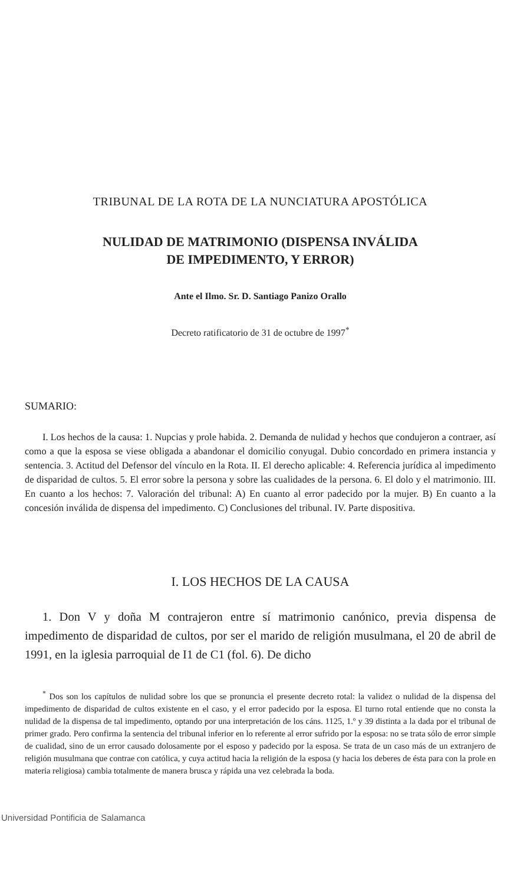TRIBUNAL DE LA ROTA DE LA NUNCIATURA APOSTÓLICA
NULIDAD DE MATRIMONIO (DISPENSA INVÁLIDA
DE IMPEDIMENTO, Y ERROR)
Ante el Ilmo. Sr. D. Santiago Panizo Orallo
Decreto ratificatorio de 31 de octubre de 1997<sup>*</sup>
SUMARIO:
I. Los hechos de la causa: 1. Nupcias y prole habida. 2. Demanda de nulidad y hechos que condujeron a contraer, así como a que la esposa se viese obligada a abandonar el domicilio conyugal. Dubio concordado en primera instancia y sentencia. 3. Actitud del Defensor del vínculo en la Rota. II. El derecho aplicable: 4. Referencia jurídica al impedimento de disparidad de cultos. 5. El error sobre la persona y sobre las cualidades de la persona. 6. El dolo y el matrimonio. III. En cuanto a los hechos: 7. Valoración del tribunal: A) En cuanto al error padecido por la mujer. B) En cuanto a la concesión inválida de dispensa del impedimento. C) Conclusiones del tribunal. IV. Parte dispositiva.
I. LOS HECHOS DE LA CAUSA
1. Don V y doña M contrajeron entre sí matrimonio canónico, previa dispensa de impedimento de disparidad de cultos, por ser el marido de religión musulmana, el 20 de abril de 1991, en la iglesia parroquial de I1 de C1 (fol. 6). De dicho
<sup>*</sup> Dos son los capítulos de nulidad sobre los que se pronuncia el presente decreto rotal: la validez o nulidad de la dispensa del impedimento de disparidad de cultos existente en el caso, y el error padecido por la esposa. El turno rotal entiende que no consta la nulidad de la dispensa de tal impedimento, optando por una interpretación de los cáns. 1125, 1.º y 39 distinta a la dada por el tribunal de primer grado. Pero confirma la sentencia del tribunal inferior en lo referente al error sufrido por la esposa: no se trata sólo de error simple de cualidad, sino de un error causado dolosamente por el esposo y padecido por la esposa. Se trata de un caso más de un extranjero de religión musulmana que contrae con católica, y cuya actitud hacia la religión de la esposa (y hacia los deberes de ésta para con la prole en materia religiosa) cambia totalmente de manera brusca y rápida una vez celebrada la boda.
Universidad Pontificia de Salamanca